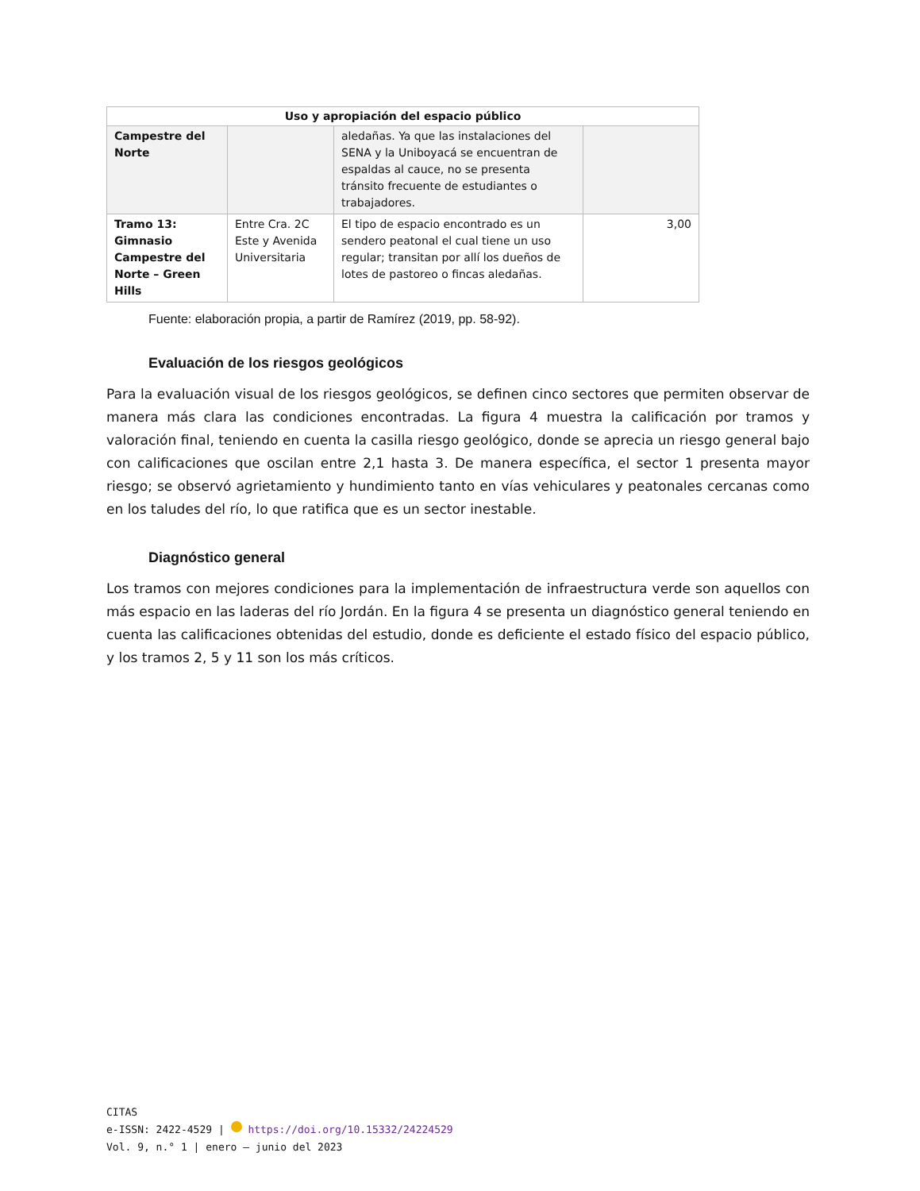| Uso y apropiación del espacio público | | | |
| --- | --- | --- | --- |
| Campestre del Norte | | aledañas. Ya que las instalaciones del SENA y la Uniboyacá se encuentran de espaldas al cauce, no se presenta tránsito frecuente de estudiantes o trabajadores. | |
| Tramo 13: Gimnasio Campestre del Norte – Green Hills | Entre Cra. 2C Este y Avenida Universitaria | El tipo de espacio encontrado es un sendero peatonal el cual tiene un uso regular; transitan por allí los dueños de lotes de pastoreo o fincas aledañas. | 3,00 |
Fuente: elaboración propia, a partir de Ramírez (2019, pp. 58-92).
Evaluación de los riesgos geológicos
Para la evaluación visual de los riesgos geológicos, se definen cinco sectores que permiten observar de manera más clara las condiciones encontradas. La figura 4 muestra la calificación por tramos y valoración final, teniendo en cuenta la casilla riesgo geológico, donde se aprecia un riesgo general bajo con calificaciones que oscilan entre 2,1 hasta 3. De manera específica, el sector 1 presenta mayor riesgo; se observó agrietamiento y hundimiento tanto en vías vehiculares y peatonales cercanas como en los taludes del río, lo que ratifica que es un sector inestable.
Diagnóstico general
Los tramos con mejores condiciones para la implementación de infraestructura verde son aquellos con más espacio en las laderas del río Jordán. En la figura 4 se presenta un diagnóstico general teniendo en cuenta las calificaciones obtenidas del estudio, donde es deficiente el estado físico del espacio público, y los tramos 2, 5 y 11 son los más críticos.
CITAS
e-ISSN: 2422-4529 | https://doi.org/10.15332/24224529
Vol. 9, n.° 1 | enero – junio del 2023